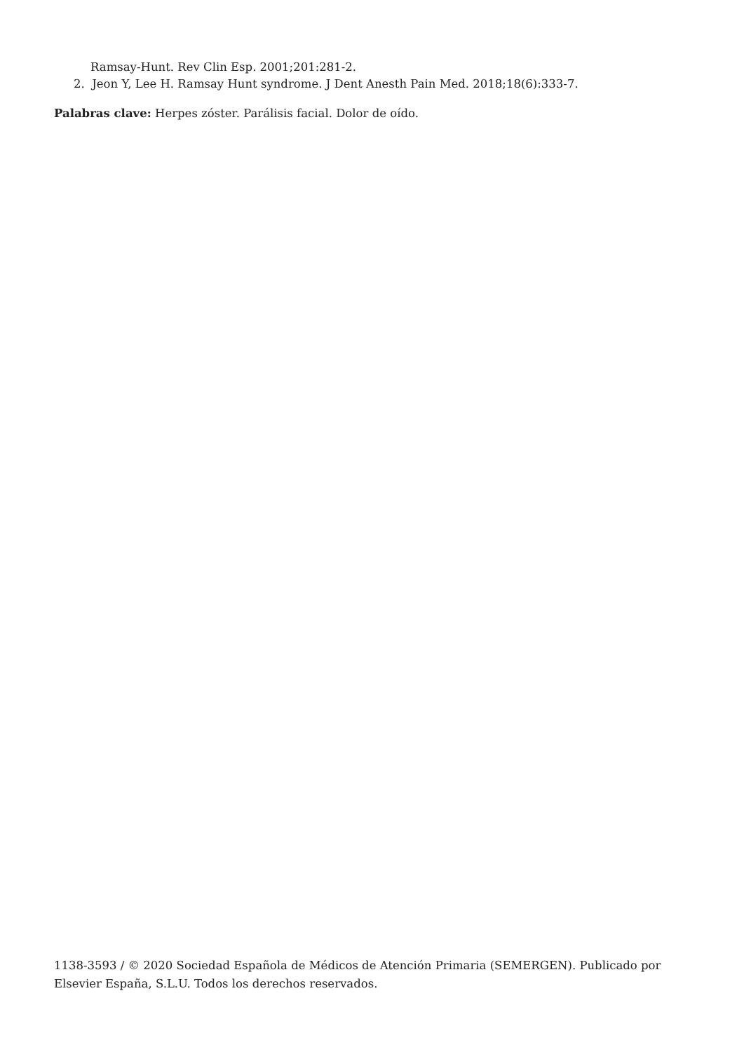Ramsay-Hunt. Rev Clin Esp. 2001;201:281-2.
2. Jeon Y, Lee H. Ramsay Hunt syndrome. J Dent Anesth Pain Med. 2018;18(6):333-7.
Palabras clave: Herpes zóster. Parálisis facial. Dolor de oído.
1138-3593 / © 2020 Sociedad Española de Médicos de Atención Primaria (SEMERGEN). Publicado por Elsevier España, S.L.U. Todos los derechos reservados.